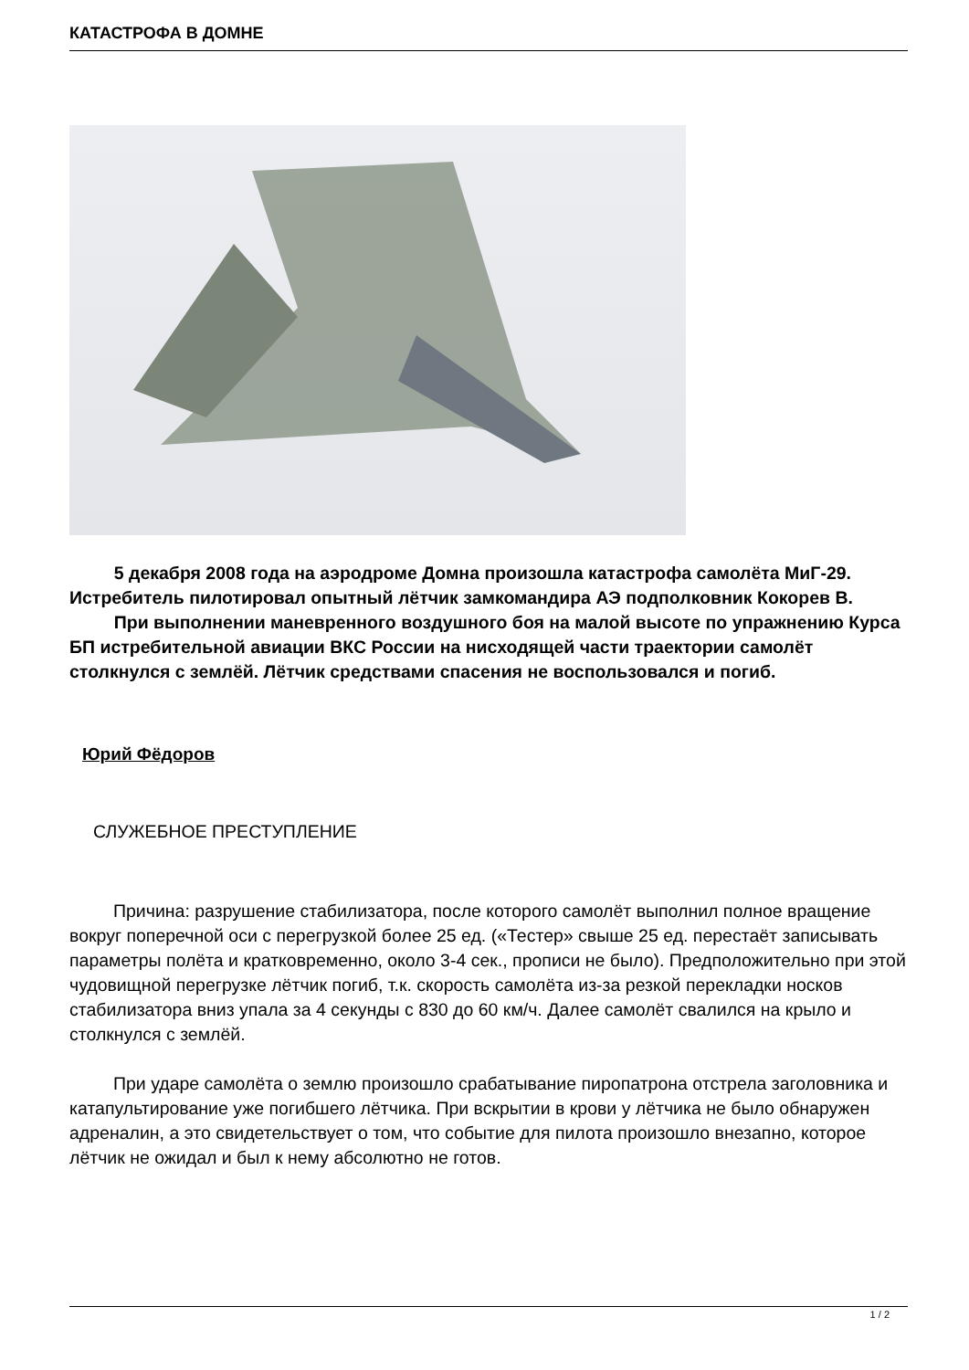КАТАСТРОФА В ДОМНЕ
5 декабря 2008 года на аэродроме Домна произошла катастрофа самолёта МиГ-29. Истребитель пилотировал опытный лётчик замкомандира АЭ подполковник Кокорев В.
При выполнении маневренного воздушного боя на малой высоте по упражнению Курса БП истребительной авиации ВКС России на нисходящей части траектории самолёт столкнулся с землёй. Лётчик средствами спасения не воспользовался и погиб.
Юрий Фёдоров
СЛУЖЕБНОЕ ПРЕСТУПЛЕНИЕ
Причина: разрушение стабилизатора, после которого самолёт выполнил полное вращение вокруг поперечной оси с перегрузкой более 25 ед. («Тестер» свыше 25 ед. перестаёт записывать параметры полёта и кратковременно, около 3-4 сек., прописи не было). Предположительно при этой чудовищной перегрузке лётчик погиб, т.к. скорость самолёта из-за резкой перекладки носков стабилизатора вниз упала за 4 секунды с 830 до 60 км/ч. Далее самолёт свалился на крыло и столкнулся с землёй.
При ударе самолёта о землю произошло срабатывание пиропатрона отстрела заголовника и катапультирование уже погибшего лётчика. При вскрытии в крови у лётчика не было обнаружен адреналин, а это свидетельствует о том, что событие для пилота произошло внезапно, которое лётчик не ожидал и был к нему абсолютно не готов.
1 / 2